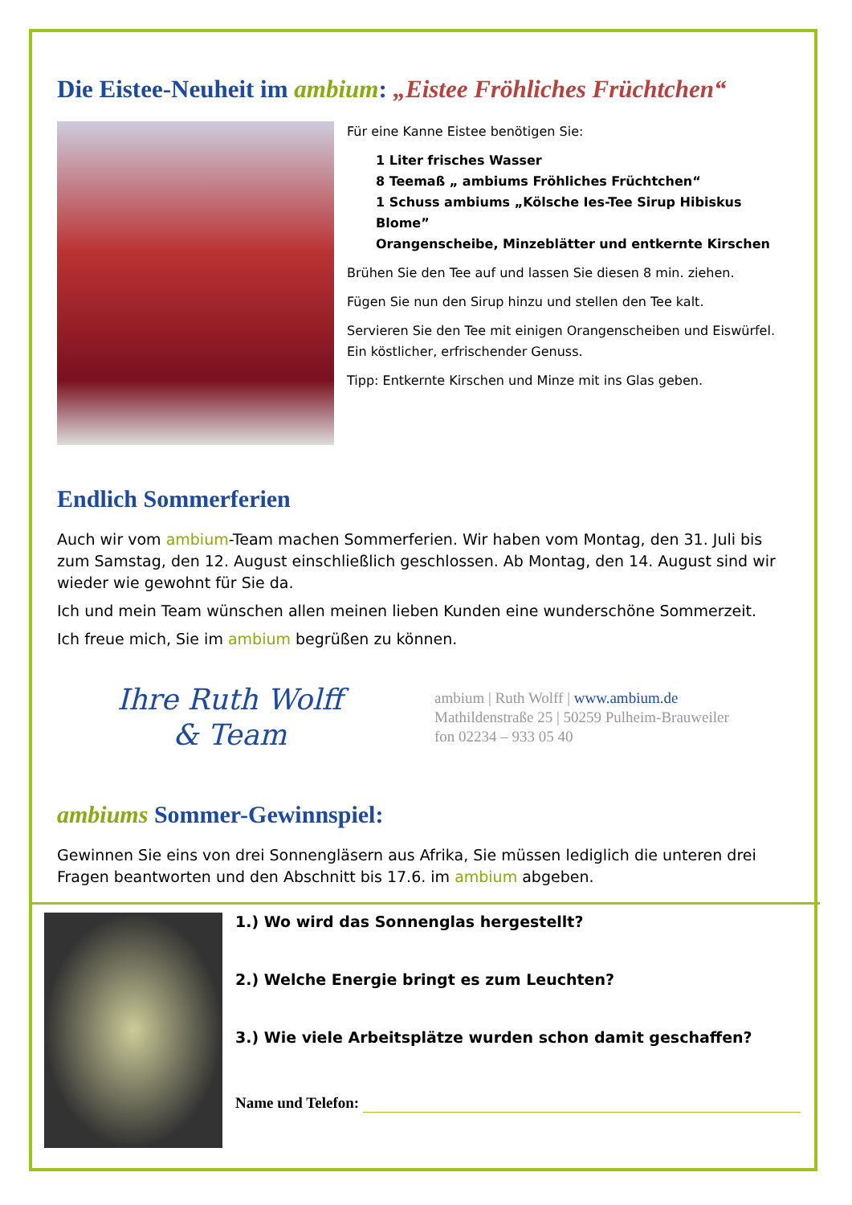Die Eistee-Neuheit im ambium: „Eistee Fröhliches Früchtchen“
Für eine Kanne Eistee benötigen Sie:
1 Liter frisches Wasser
8 Teemaß „ ambiums Fröhliches Früchtchen“
1 Schuss ambiums „Kölsche Ies-Tee Sirup Hibiskus Blome”
Orangenscheibe, Minzeblätter und entkernte Kirschen
Brühen Sie den Tee auf und lassen Sie diesen 8 min. ziehen.
Fügen Sie nun den Sirup hinzu und stellen den Tee kalt.
Servieren Sie den Tee mit einigen Orangenscheiben und Eiswürfel. Ein köstlicher, erfrischender Genuss.
Tipp: Entkernte Kirschen und Minze mit ins Glas geben.
Endlich Sommerferien
Auch wir vom ambium-Team machen Sommerferien. Wir haben vom Montag, den 31. Juli bis zum Samstag, den 12. August einschließlich geschlossen. Ab Montag, den 14. August sind wir wieder wie gewohnt für Sie da.
Ich und mein Team wünschen allen meinen lieben Kunden eine wunderschöne Sommerzeit.
Ich freue mich, Sie im ambium begrüßen zu können.
Ihre Ruth Wolff
& Team
ambium | Ruth Wolff | www.ambium.de
Mathildenstraße 25 | 50259 Pulheim-Brauweiler
fon 02234 – 933 05 40
ambiums Sommer-Gewinnspiel:
Gewinnen Sie eins von drei Sonnengläsern aus Afrika, Sie müssen lediglich die unteren drei Fragen beantworten und den Abschnitt bis 17.6. im ambium abgeben.
1.) Wo wird das Sonnenglas hergestellt?
2.) Welche Energie bringt es zum Leuchten?
3.) Wie viele Arbeitsplätze wurden schon damit geschaffen?
Name und Telefon: